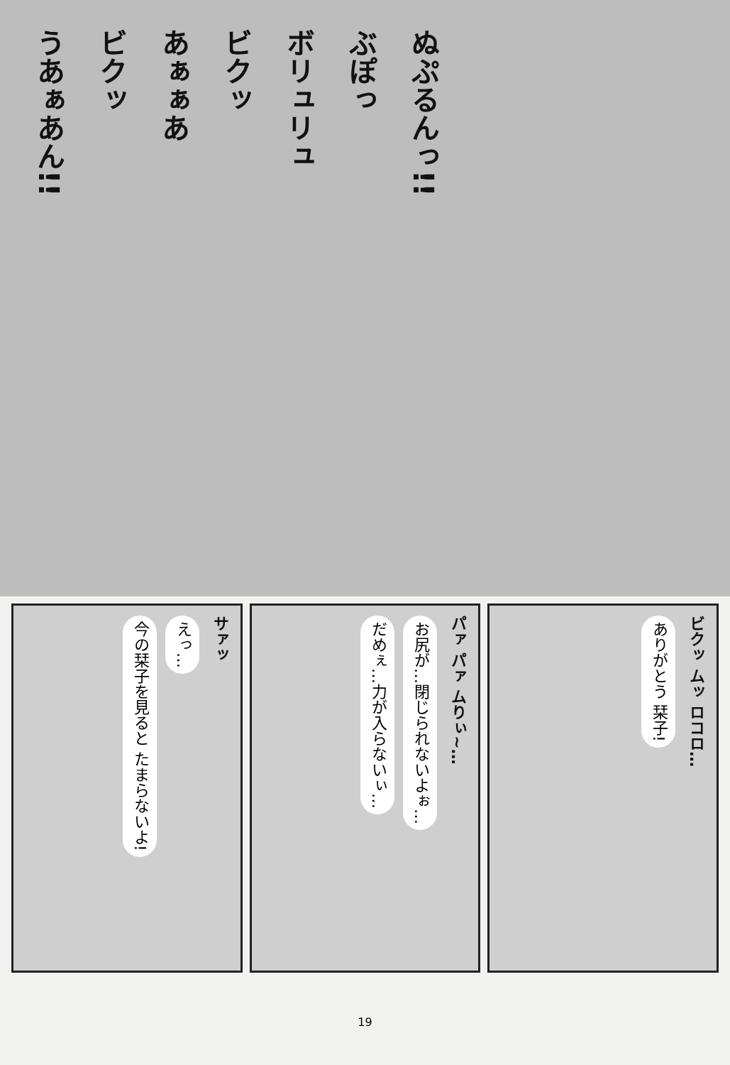うあぁあん!!
ビクッ
あぁぁあ
ビクッ
ボリュリュ
ぶぽっ
ぬぷるんっ!!
今の栞子を見ると たまらないよ!
えっ…
サァッ
だめぇ…力が入らないぃ…
お尻が…閉じられないよぉ…
パァ パァ ムりぃ~…
ありがとう 栞子!
ビクッ ムッ ロコロ…
19